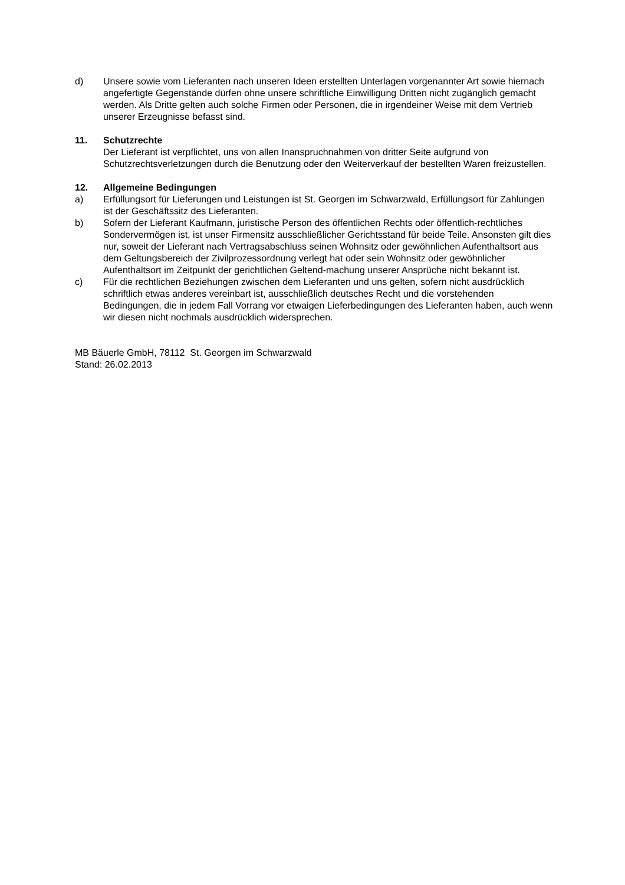d) Unsere sowie vom Lieferanten nach unseren Ideen erstellten Unterlagen vorgenannter Art sowie hiernach angefertigte Gegenstände dürfen ohne unsere schriftliche Einwilligung Dritten nicht zugänglich gemacht werden. Als Dritte gelten auch solche Firmen oder Personen, die in irgendeiner Weise mit dem Vertrieb unserer Erzeugnisse befasst sind.
11. Schutzrechte
Der Lieferant ist verpflichtet, uns von allen Inanspruchnahmen von dritter Seite aufgrund von Schutzrechtsverletzungen durch die Benutzung oder den Weiterverkauf der bestellten Waren freizustellen.
12. Allgemeine Bedingungen
a) Erfüllungsort für Lieferungen und Leistungen ist St. Georgen im Schwarzwald, Erfüllungsort für Zahlungen ist der Geschäftssitz des Lieferanten.
b) Sofern der Lieferant Kaufmann, juristische Person des öffentlichen Rechts oder öffentlich-rechtliches Sondervermögen ist, ist unser Firmensitz ausschließlicher Gerichtsstand für beide Teile. Ansonsten gilt dies nur, soweit der Lieferant nach Vertragsabschluss seinen Wohnsitz oder gewöhnlichen Aufenthaltsort aus dem Geltungsbereich der Zivilprozessordnung verlegt hat oder sein Wohnsitz oder gewöhnlicher Aufenthaltsort im Zeitpunkt der gerichtlichen Geltend-machung unserer Ansprüche nicht bekannt ist.
c) Für die rechtlichen Beziehungen zwischen dem Lieferanten und uns gelten, sofern nicht ausdrücklich schriftlich etwas anderes vereinbart ist, ausschließlich deutsches Recht und die vorstehenden Bedingungen, die in jedem Fall Vorrang vor etwaigen Lieferbedingungen des Lieferanten haben, auch wenn wir diesen nicht nochmals ausdrücklich widersprechen.
MB Bäuerle GmbH, 78112 St. Georgen im Schwarzwald
Stand: 26.02.2013